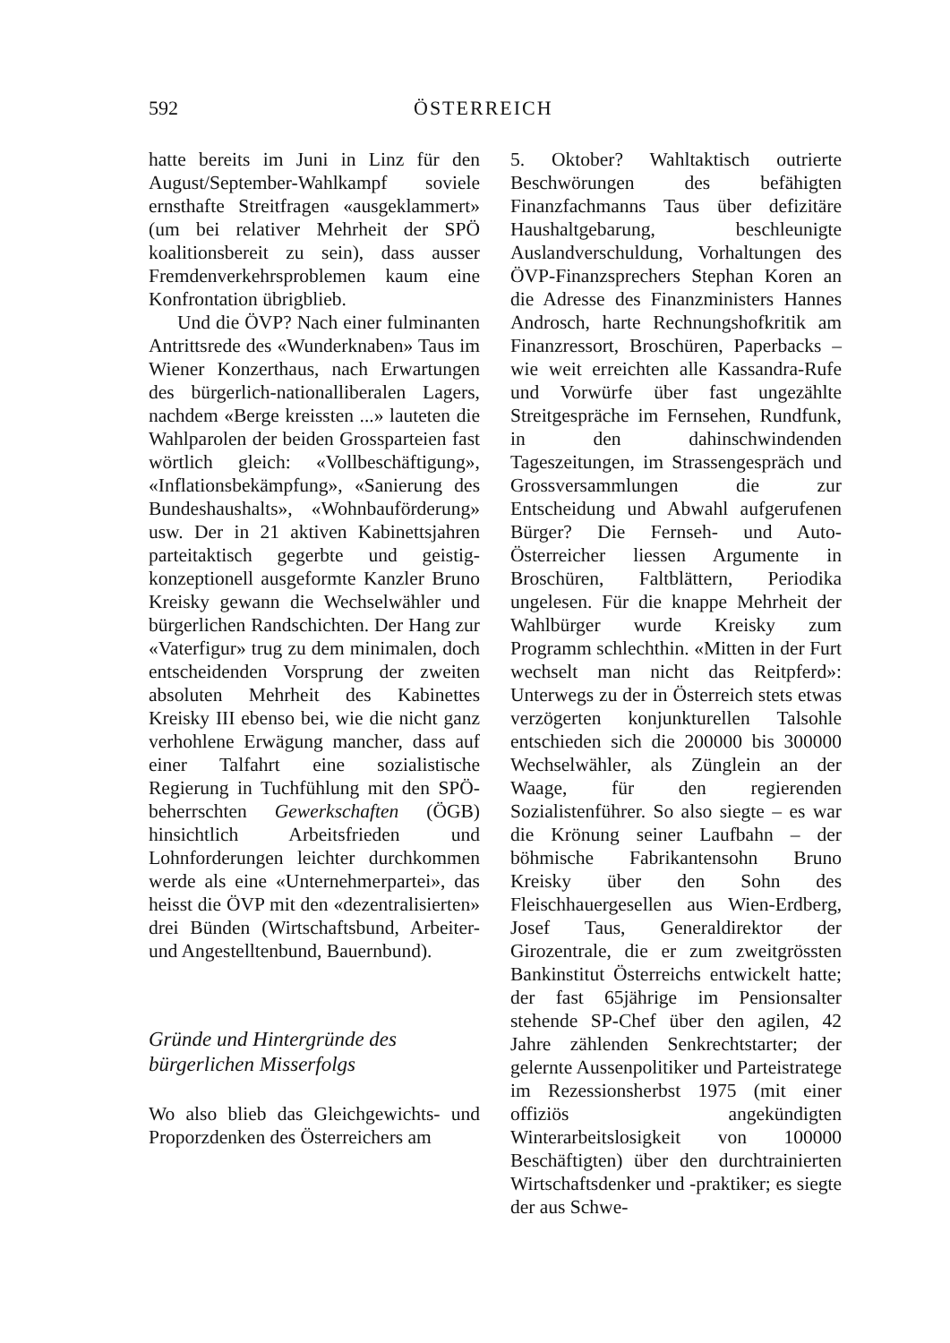592 ÖSTERREICH
hatte bereits im Juni in Linz für den August/September-Wahlkampf soviele ernsthafte Streitfragen «ausgeklammert» (um bei relativer Mehrheit der SPÖ koalitionsbereit zu sein), dass ausser Fremdenverkehrsproblemen kaum eine Konfrontation übrigblieb.
Und die ÖVP? Nach einer fulminanten Antrittsrede des «Wunderknaben» Taus im Wiener Konzerthaus, nach Erwartungen des bürgerlich-nationalliberalen Lagers, nachdem «Berge kreissten ...» lauteten die Wahlparolen der beiden Grossparteien fast wörtlich gleich: «Vollbeschäftigung», «Inflationsbekämpfung», «Sanierung des Bundeshaushalts», «Wohnbauförderung» usw. Der in 21 aktiven Kabinettsjahren parteitaktisch gegerbte und geistig-konzeptionell ausgeformte Kanzler Bruno Kreisky gewann die Wechselwähler und bürgerlichen Randschichten. Der Hang zur «Vaterfigur» trug zu dem minimalen, doch entscheidenden Vorsprung der zweiten absoluten Mehrheit des Kabinettes Kreisky III ebenso bei, wie die nicht ganz verhohlene Erwägung mancher, dass auf einer Talfahrt eine sozialistische Regierung in Tuchfühlung mit den SPÖ-beherrschten Gewerkschaften (ÖGB) hinsichtlich Arbeitsfrieden und Lohnforderungen leichter durchkommen werde als eine «Unternehmerpartei», das heisst die ÖVP mit den «dezentralisierten» drei Bünden (Wirtschaftsbund, Arbeiter- und Angestelltenbund, Bauernbund).
Gründe und Hintergründe des bürgerlichen Misserfolgs
Wo also blieb das Gleichgewichts- und Proporzdenken des Österreichers am
5. Oktober? Wahltaktisch outrierte Beschwörungen des befähigten Finanzfachmanns Taus über defizitäre Haushaltgebarung, beschleunigte Auslandverschuldung, Vorhaltungen des ÖVP-Finanzsprechers Stephan Koren an die Adresse des Finanzministers Hannes Androsch, harte Rechnungshofkritik am Finanzressort, Broschüren, Paperbacks – wie weit erreichten alle Kassandra-Rufe und Vorwürfe über fast ungezählte Streitgespräche im Fernsehen, Rundfunk, in den dahinschwindenden Tageszeitungen, im Strassengespräch und Grossversammlungen die zur Entscheidung und Abwahl aufgerufenen Bürger? Die Fernseh- und Auto-Österreicher liessen Argumente in Broschüren, Faltblättern, Periodika ungelesen. Für die knappe Mehrheit der Wahlbürger wurde Kreisky zum Programm schlechthin. «Mitten in der Furt wechselt man nicht das Reitpferd»: Unterwegs zu der in Österreich stets etwas verzögerten konjunkturellen Talsohle entschieden sich die 200000 bis 300000 Wechselwähler, als Zünglein an der Waage, für den regierenden Sozialistenführer. So also siegte – es war die Krönung seiner Laufbahn – der böhmische Fabrikantensohn Bruno Kreisky über den Sohn des Fleischhauergesellen aus Wien-Erdberg, Josef Taus, Generaldirektor der Girozentrale, die er zum zweitgrössten Bankinstitut Österreichs entwickelt hatte; der fast 65jährige im Pensionsalter stehende SP-Chef über den agilen, 42 Jahre zählenden Senkrechtstarter; der gelernte Aussenpolitiker und Parteistratege im Rezessionsherbst 1975 (mit einer offiziös angekündigten Winterarbeitslosigkeit von 100000 Beschäftigten) über den durchtrainierten Wirtschaftsdenker und -praktiker; es siegte der aus Schwe-